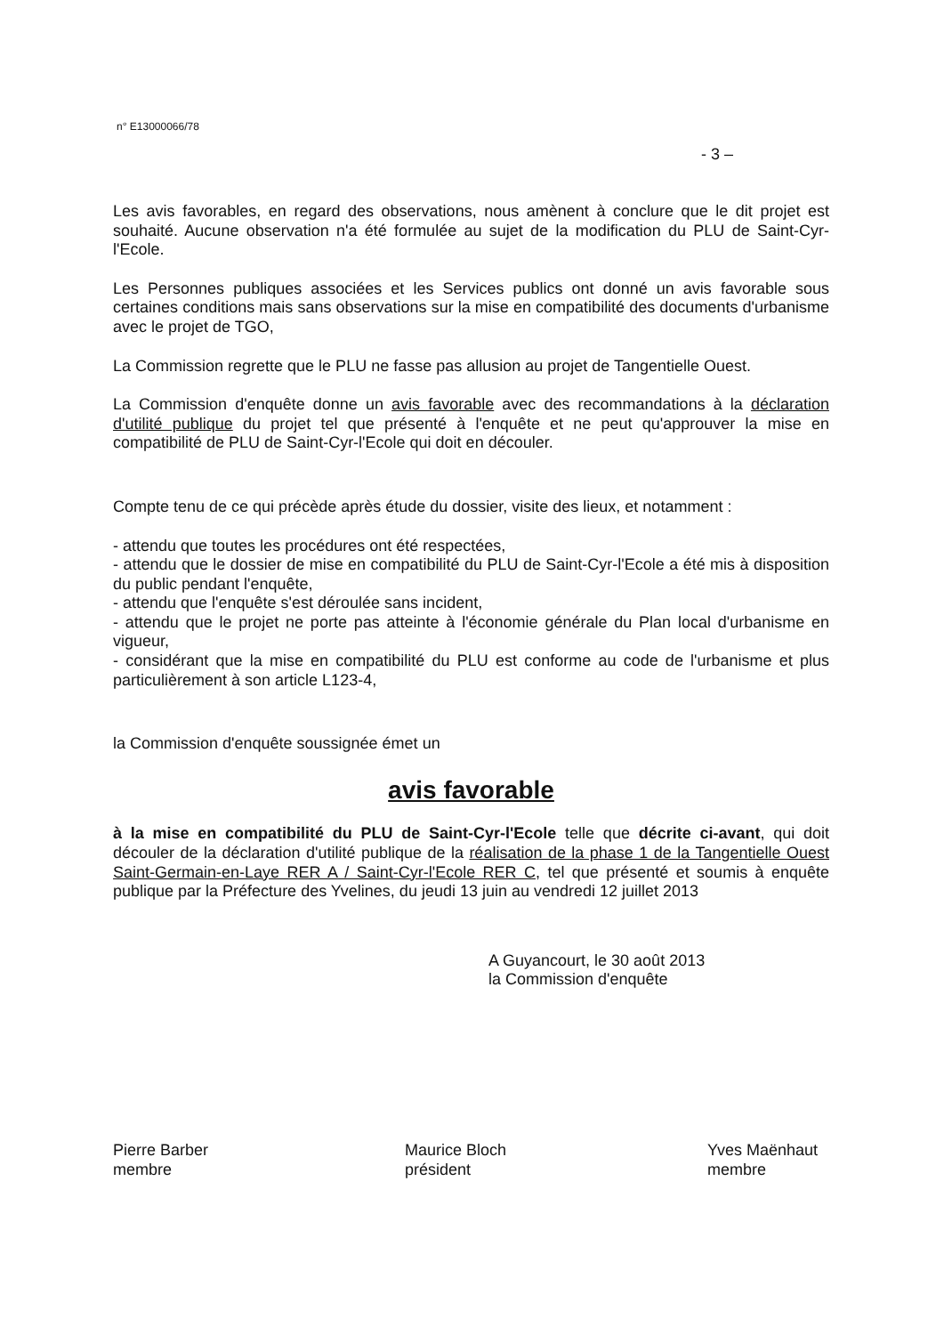n° E13000066/78
- 3 –
Les avis favorables, en regard des observations, nous amènent à conclure que le dit projet est souhaité. Aucune observation n'a été formulée au sujet de la modification du PLU de Saint-Cyr-l'Ecole.
Les Personnes publiques associées et les Services publics ont donné un avis favorable sous certaines conditions mais sans observations sur la mise en compatibilité des documents d'urbanisme avec le projet de TGO,
La Commission regrette que le PLU ne fasse pas allusion au projet de Tangentielle Ouest.
La Commission d'enquête donne un avis favorable avec des recommandations à la déclaration d'utilité publique du projet tel que présenté à l'enquête et ne peut qu'approuver la mise en compatibilité de PLU de Saint-Cyr-l'Ecole qui doit en découler.
Compte tenu de ce qui précède après étude du dossier, visite des lieux, et notamment :
- attendu que toutes les procédures ont été respectées,
- attendu que le dossier de mise en compatibilité du PLU de Saint-Cyr-l'Ecole a été mis à disposition du public pendant l'enquête,
- attendu que l'enquête s'est déroulée sans incident,
- attendu que le projet ne porte pas atteinte à l'économie générale du Plan local d'urbanisme en vigueur,
- considérant que la mise en compatibilité du PLU est conforme au code de l'urbanisme et plus particulièrement à son article L123-4,
la Commission d'enquête soussignée émet un
avis favorable
à la mise en compatibilité du PLU de Saint-Cyr-l'Ecole telle que décrite ci-avant, qui doit découler de la déclaration d'utilité publique de la réalisation de la phase 1 de la Tangentielle Ouest Saint-Germain-en-Laye RER A / Saint-Cyr-l'Ecole RER C, tel que présenté et soumis à enquête publique par la Préfecture des Yvelines, du jeudi 13 juin au vendredi 12 juillet 2013
A Guyancourt, le 30 août 2013
la Commission d'enquête
Pierre Barber
membre
Maurice Bloch
président
Yves Maënhaut
membre